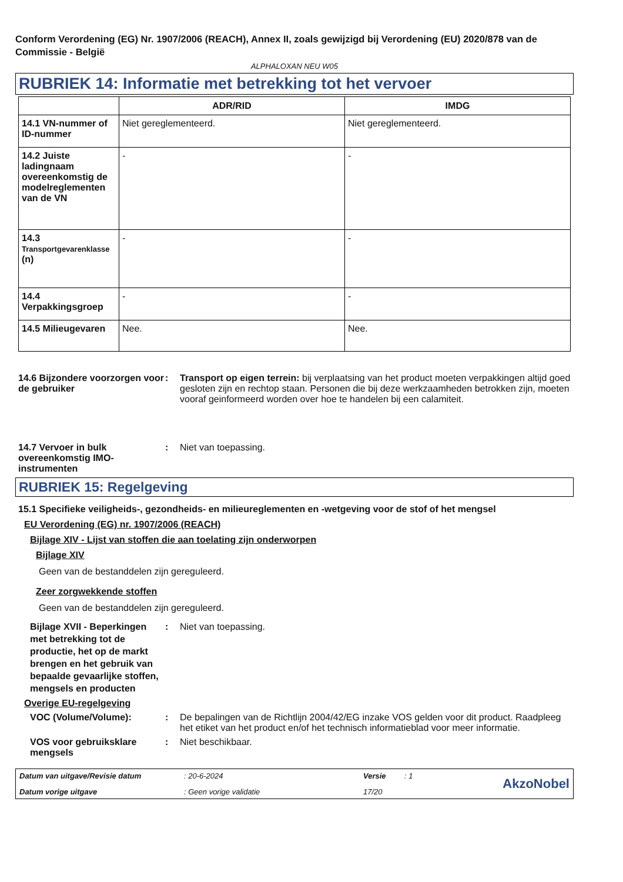Conform Verordening (EG) Nr. 1907/2006 (REACH), Annex II, zoals gewijzigd bij Verordening (EU) 2020/878 van de Commissie - België
ALPHALOXAN NEU W05
RUBRIEK 14: Informatie met betrekking tot het vervoer
| | ADR/RID | IMDG |
| --- | --- | --- |
| 14.1 VN-nummer of ID-nummer | Niet gereglementeerd. | Niet gereglementeerd. |
| 14.2 Juiste ladingnaam overeenkomstig de modelreglementen van de VN | - | - |
| 14.3 Transportgevarenklasse (n) | - | - |
| 14.4 Verpakkingsgroep | - | - |
| 14.5 Milieugevaren | Nee. | Nee. |
14.6 Bijzondere voorzorgen voor de gebruiker
: Transport op eigen terrein: bij verplaatsing van het product moeten verpakkingen altijd goed gesloten zijn en rechtop staan. Personen die bij deze werkzaamheden betrokken zijn, moeten vooraf geinformeerd worden over hoe te handelen bij een calamiteit.
14.7 Vervoer in bulk overeenkomstig IMO-instrumenten
: Niet van toepassing.
RUBRIEK 15: Regelgeving
15.1 Specifieke veiligheids-, gezondheids- en milieureglementen en -wetgeving voor de stof of het mengsel
EU Verordening (EG) nr. 1907/2006 (REACH)
Bijlage XIV - Lijst van stoffen die aan toelating zijn onderworpen
Bijlage XIV
Geen van de bestanddelen zijn gereguleerd.
Zeer zorgwekkende stoffen
Geen van de bestanddelen zijn gereguleerd.
Bijlage XVII - Beperkingen met betrekking tot de productie, het op de markt brengen en het gebruik van bepaalde gevaarlijke stoffen, mengsels en producten
: Niet van toepassing.
Overige EU-regelgeving
VOC (Volume/Volume): : De bepalingen van de Richtlijn 2004/42/EG inzake VOS gelden voor dit product. Raadpleeg het etiket van het product en/of het technisch informatieblad voor meer informatie.
VOS voor gebruiksklare mengsels
: Niet beschikbaar.
Datum van uitgave/Revisie datum: 20-6-2024 Versie: 1 AkzoNobel Datum vorige uitgave: Geen vorige validatie 17/20